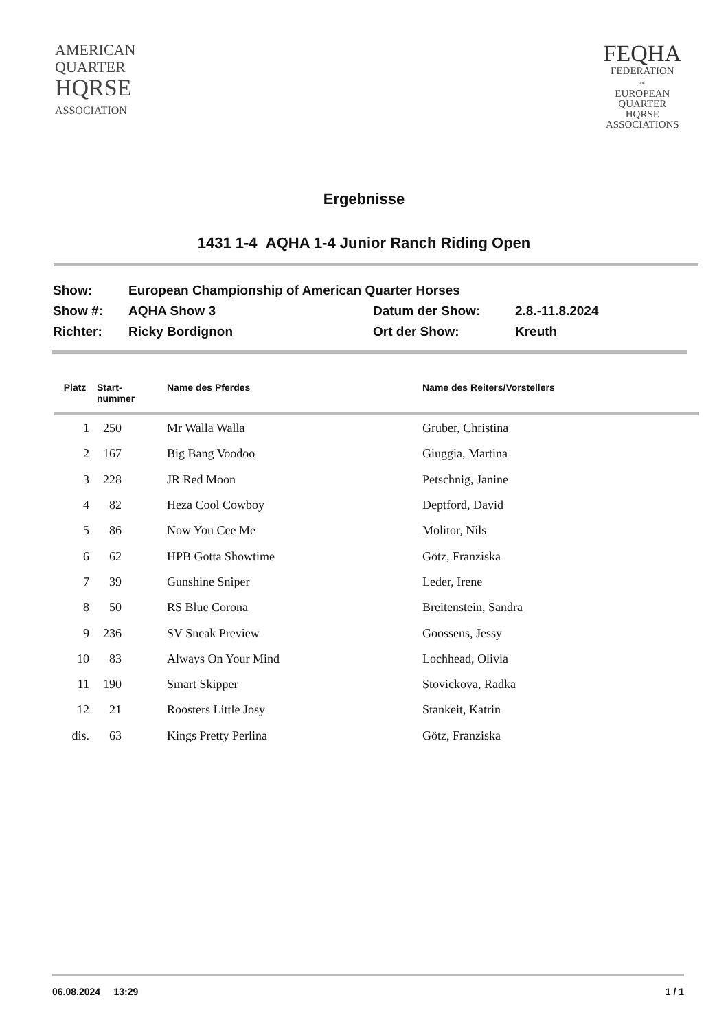AMERICAN
QUARTER
HQRSE
ASSOCIATION
FEQHA
FEDERATION
OF
EUROPEAN
QUARTER
HQRSE
ASSOCIATIONS
Ergebnisse
1431 1-4 AQHA 1-4 Junior Ranch Riding Open
| Show: | European Championship of American Quarter Horses | | |
| Show #: | AQHA Show 3 | Datum der Show: | 2.8.-11.8.2024 |
| Richter: | Ricky Bordignon | Ort der Show: | Kreuth |
| Platz | Start- nummer | Name des Pferdes | Name des Reiters/Vorstellers |
| --- | --- | --- | --- |
| 1 | 250 | Mr Walla Walla | Gruber, Christina |
| 2 | 167 | Big Bang Voodoo | Giuggia, Martina |
| 3 | 228 | JR Red Moon | Petschnig, Janine |
| 4 | 82 | Heza Cool Cowboy | Deptford, David |
| 5 | 86 | Now You Cee Me | Molitor, Nils |
| 6 | 62 | HPB Gotta Showtime | Götz, Franziska |
| 7 | 39 | Gunshine Sniper | Leder, Irene |
| 8 | 50 | RS Blue Corona | Breitenstein, Sandra |
| 9 | 236 | SV Sneak Preview | Goossens, Jessy |
| 10 | 83 | Always On Your Mind | Lochhead, Olivia |
| 11 | 190 | Smart Skipper | Stovickova, Radka |
| 12 | 21 | Roosters Little Josy | Stankeit, Katrin |
| dis. | 63 | Kings Pretty Perlina | Götz, Franziska |
06.08.2024 13:29 1 / 1